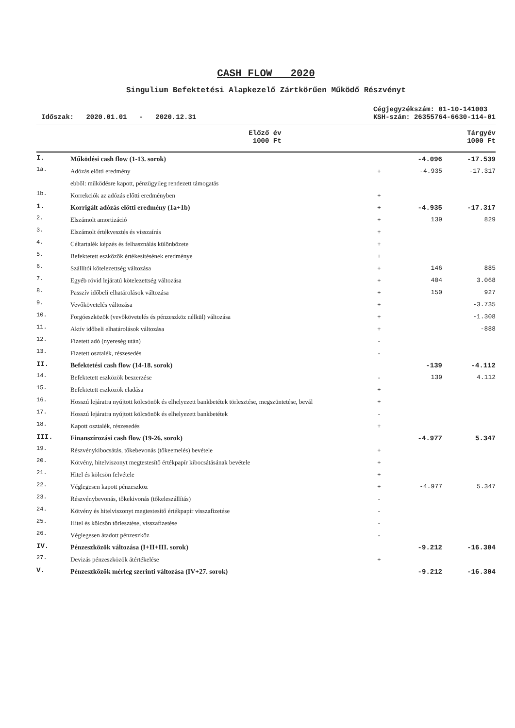CASH FLOW 2020
Singulium Befektetési Alapkezelő Zártkörűen Működő Részvényt
Időszak: 2020.01.01 - 2020.12.31
Cégjegyzékszám: 01-10-141003
KSH-szám: 26355764-6630-114-01
| | | | Előző év 1000 Ft | Tárgyév 1000 Ft |
| --- | --- | --- | --- | --- |
| I. | Működési cash flow (1-13. sorok) | | -4.096 | -17.539 |
| 1a. | Adózás előtti eredmény | + | -4.935 | -17.317 |
| | ebből: működésre kapott, pénzügyileg rendezett támogatás | | | |
| 1b. | Korrekciók az adózás előtti eredményben | + | | |
| 1. | Korrigált adózás előtti eredmény (1a+1b) | + | -4.935 | -17.317 |
| 2. | Elszámolt amortizáció | + | 139 | 829 |
| 3. | Elszámolt értékvesztés és visszaírás | + | | |
| 4. | Céltartalék képzés és felhasználás különbözete | + | | |
| 5. | Befektetett eszközök értékesítésének eredménye | + | | |
| 6. | Szállítói kötelezettség változása | + | 146 | 885 |
| 7. | Egyéb rövid lejáratú kötelezettség változása | + | 404 | 3.068 |
| 8. | Passzív időbeli elhatárolások változása | + | 150 | 927 |
| 9. | Vevőkövetelés változása | + | | -3.735 |
| 10. | Forgóeszközök (vevőkövetelés és pénzeszköz nélkül) változása | + | | -1.308 |
| 11. | Aktív időbeli elhatárolások változása | + | | -888 |
| 12. | Fizetett adó (nyereség után) | - | | |
| 13. | Fizetett osztalék, részesedés | - | | |
| II. | Befektetési cash flow (14-18. sorok) | | -139 | -4.112 |
| 14. | Befektetett eszközök beszerzése | - | 139 | 4.112 |
| 15. | Befektetett eszközök eladása | + | | |
| 16. | Hosszú lejáratra nyújtott kölcsönök és elhelyezett bankbetétek törlesztése, megszüntetése, bevál | + | | |
| 17. | Hosszú lejáratra nyújtott kölcsönök és elhelyezett bankbetétek | - | | |
| 18. | Kapott osztalék, részesedés | + | | |
| III. | Finanszírozási cash flow (19-26. sorok) | | -4.977 | 5.347 |
| 19. | Részvénykibocsátás, tőkebevonás (tőkeemelés) bevétele | + | | |
| 20. | Kötvény, hitelviszonyt megtestesítő értékpapír kibocsátásának bevétele | + | | |
| 21. | Hitel és kölcsön felvétele | + | | |
| 22. | Véglegesen kapott pénzeszköz | + | -4.977 | 5.347 |
| 23. | Részvénybevonás, tőkekivonás (tőkeleszállítás) | - | | |
| 24. | Kötvény és hitelviszonyt megtestesítő értékpapír visszafizetése | - | | |
| 25. | Hitel és kölcsön törlesztése, visszafizetése | - | | |
| 26. | Véglegesen átadott pénzeszköz | - | | |
| IV. | Pénzeszközök változása (I+II+III. sorok) | | -9.212 | -16.304 |
| 27. | Devizás pénzeszközök átértékelése | + | | |
| V. | Pénzeszközök mérleg szerinti változása (IV+27. sorok) | | -9.212 | -16.304 |